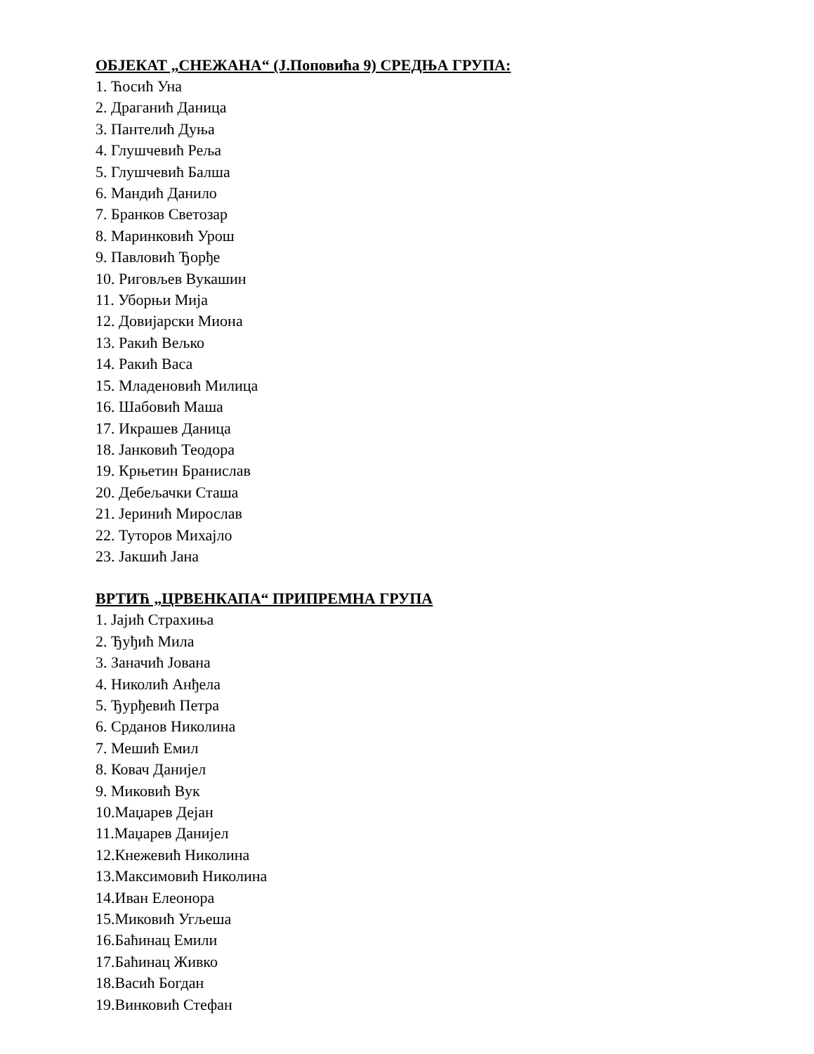ОБЈЕКАТ „СНЕЖАНА“ (Ј.Поповића 9) СРЕДЊА ГРУПА:
1. Ћосић Уна
2. Драганић Даница
3. Пантелић Дуња
4. Глушчевић Реља
5. Глушчевић Балша
6. Мандић Данило
7. Бранков Светозар
8. Маринковић Урош
9. Павловић Ђорђе
10. Риговљев Вукашин
11. Уборњи Мија
12. Довијарски Миона
13. Ракић Вељко
14. Ракић Васа
15. Младеновић Милица
16. Шабовић Маша
17. Икрашев Даница
18. Јанковић Теодора
19. Крњетин Бранислав
20. Дебељачки Сташа
21. Јеринић Мирослав
22. Туторов Михајло
23. Јакшић Јана
ВРТИЋ „ЦРВЕНКАПА“ ПРИПРЕМНА ГРУПА
1. Јајић Страхиња
2. Ђуђић Мила
3. Заначић Јована
4. Николић Анђела
5. Ђурђевић Петра
6. Срданов Николина
7. Мешић Емил
8. Ковач Данијел
9. Миковић Вук
10.Маџарев Дејан
11.Маџарев Данијел
12.Кнежевић Николина
13.Максимовић Николина
14.Иван Елеонора
15.Миковић Угљеша
16.Баћинац Емили
17.Баћинац Живко
18.Васић Богдан
19.Винковић Стефан